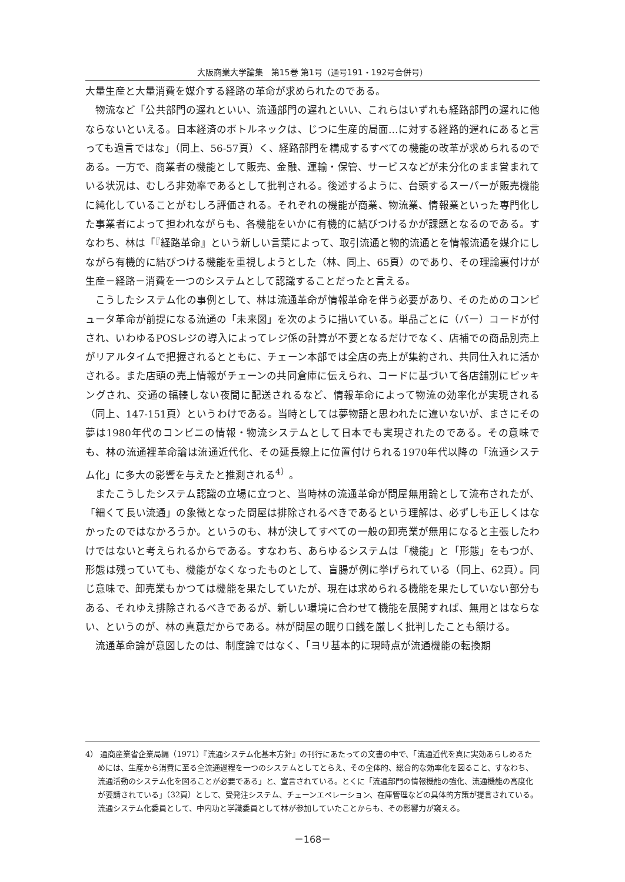大阪商業大学論集　第15巻 第1号（通号191・192号合併号）
大量生産と大量消費を媒介する経路の革命が求められたのである。
物流など「公共部門の遅れといい、流通部門の遅れといい、これらはいずれも経路部門の遅れに他ならないといえる。日本経済のボトルネックは、じつに生産的局面…に対する経路的遅れにあると言っても過言ではな」（同上、56-57頁）く、経路部門を構成するすべての機能の改革が求められるのである。一方で、商業者の機能として販売、金融、運輸・保管、サービスなどが未分化のまま営まれている状況は、むしろ非効率であるとして批判される。後述するように、台頭するスーパーが販売機能に純化していることがむしろ評価される。それぞれの機能が商業、物流業、情報業といった専門化した事業者によって担われながらも、各機能をいかに有機的に結びつけるかが課題となるのである。すなわち、林は「『経路革命』という新しい言葉によって、取引流通と物的流通とを情報流通を媒介にしながら有機的に結びつける機能を重視しようとした（林、同上、65頁）のであり、その理論裏付けが生産－経路－消費を一つのシステムとして認識することだったと言える。
こうしたシステム化の事例として、林は流通革命が情報革命を伴う必要があり、そのためのコンピュータ革命が前提になる流通の「未来図」を次のように描いている。単品ごとに（バー）コードが付され、いわゆるPOSレジの導入によってレジ係の計算が不要となるだけでなく、店補での商品別売上がリアルタイムで把握されるとともに、チェーン本部では全店の売上が集約され、共同仕入れに活かされる。また店頭の売上情報がチェーンの共同倉庫に伝えられ、コードに基づいて各店舗別にピッキングされ、交通の輻輳しない夜間に配送されるなど、情報革命によって物流の効率化が実現される（同上、147-151頁）というわけである。当時としては夢物語と思われたに違いないが、まさにその夢は1980年代のコンビニの情報・物流システムとして日本でも実現されたのである。その意味でも、林の流通裡革命論は流通近代化、その延長線上に位置付けられる1970年代以降の「流通システム化」に多大の影響を与えたと推測される<sup>4）</sup>。
またこうしたシステム認識の立場に立つと、当時林の流通革命が問屋無用論として流布されたが、「細くて長い流通」の象徴となった問屋は排除されるべきであるという理解は、必ずしも正しくはなかったのではなかろうか。というのも、林が決してすべての一般の卸売業が無用になると主張したわけではないと考えられるからである。すなわち、あらゆるシステムは「機能」と「形態」をもつが、形態は残っていても、機能がなくなったものとして、盲腸が例に挙げられている（同上、62頁）。同じ意味で、卸売業もかつては機能を果たしていたが、現在は求められる機能を果たしていない部分もある、それゆえ排除されるべきであるが、新しい環境に合わせて機能を展開すれば、無用とはならない、というのが、林の真意だからである。林が問屋の眠り口銭を厳しく批判したことも頷ける。
流通革命論が意図したのは、制度論ではなく、「ヨリ基本的に現時点が流通機能の転換期
4） 通商産業省企業局編（1971）『流通システム化基本方針』の刊行にあたっての文書の中で、「流通近代を真に実効あらしめるためには、生産から消費に至る全流通過程を一つのシステムとしてとらえ、その全体的、総合的な効率化を図ること、すなわち、流通活動のシステム化を図ることが必要である」と、宣言されている。とくに「流通部門の情報機能の強化、流通機能の高度化が要請されている」（32頁）として、受発注システム、チェーンエペレーション、在庫管理などの具体的方策が提言されている。流通システム化委員として、中内功と学識委員として林が参加していたことからも、その影響力が窺える。
－168－